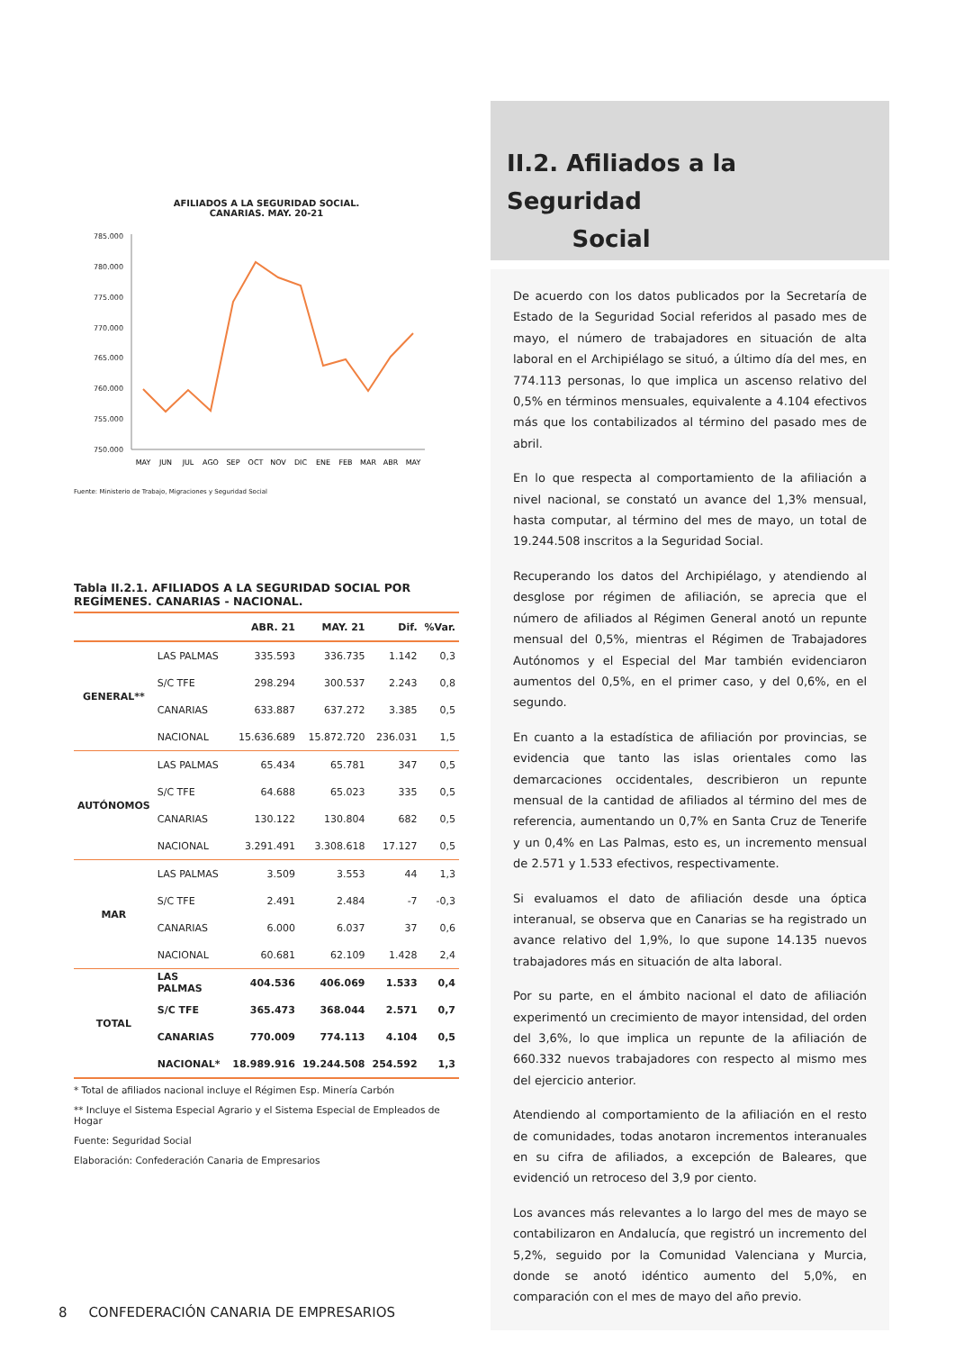AFILIADOS A LA SEGURIDAD SOCIAL.
CANARIAS. MAY. 20-21
785.000
780.000
775.000
770.000
765.000
760.000
755.000
750.000
MAY
JUN
JUL
AGO
SEP
OCT
NOV
DIC
ENE
FEB
MAR
ABR
MAY
Fuente: Ministerio de Trabajo, Migraciones y Seguridad Social
Tabla II.2.1. AFILIADOS A LA SEGURIDAD SOCIAL POR REGÍMENES. CANARIAS - NACIONAL.
| | | ABR. 21 | MAY. 21 | Dif. | %Var. |
| --- | --- | --- | --- | --- | --- |
| GENERAL** | LAS PALMAS | 335.593 | 336.735 | 1.142 | 0,3 |
| | S/C TFE | 298.294 | 300.537 | 2.243 | 0,8 |
| | CANARIAS | 633.887 | 637.272 | 3.385 | 0,5 |
| | NACIONAL | 15.636.689 | 15.872.720 | 236.031 | 1,5 |
| AUTÓNOMOS | LAS PALMAS | 65.434 | 65.781 | 347 | 0,5 |
| | S/C TFE | 64.688 | 65.023 | 335 | 0,5 |
| | CANARIAS | 130.122 | 130.804 | 682 | 0,5 |
| | NACIONAL | 3.291.491 | 3.308.618 | 17.127 | 0,5 |
| MAR | LAS PALMAS | 3.509 | 3.553 | 44 | 1,3 |
| | S/C TFE | 2.491 | 2.484 | -7 | -0,3 |
| | CANARIAS | 6.000 | 6.037 | 37 | 0,6 |
| | NACIONAL | 60.681 | 62.109 | 1.428 | 2,4 |
| TOTAL | LAS PALMAS | 404.536 | 406.069 | 1.533 | 0,4 |
| | S/C TFE | 365.473 | 368.044 | 2.571 | 0,7 |
| | CANARIAS | 770.009 | 774.113 | 4.104 | 0,5 |
| | NACIONAL* | 18.989.916 | 19.244.508 | 254.592 | 1,3 |
* Total de afiliados nacional incluye el Régimen Esp. Minería Carbón
** Incluye el Sistema Especial Agrario y el Sistema Especial de Empleados de Hogar
Fuente: Seguridad Social
Elaboración: Confederación Canaria de Empresarios
II.2. Afiliados a la Seguridad
Social
De acuerdo con los datos publicados por la Secretaría de Estado de la Seguridad Social referidos al pasado mes de mayo, el número de trabajadores en situación de alta laboral en el Archipiélago se situó, a último día del mes, en 774.113 personas, lo que implica un ascenso relativo del 0,5% en términos mensuales, equivalente a 4.104 efectivos más que los contabilizados al término del pasado mes de abril.
En lo que respecta al comportamiento de la afiliación a nivel nacional, se constató un avance del 1,3% mensual, hasta computar, al término del mes de mayo, un total de 19.244.508 inscritos a la Seguridad Social.
Recuperando los datos del Archipiélago, y atendiendo al desglose por régimen de afiliación, se aprecia que el número de afiliados al Régimen General anotó un repunte mensual del 0,5%, mientras el Régimen de Trabajadores Autónomos y el Especial del Mar también evidenciaron aumentos del 0,5%, en el primer caso, y del 0,6%, en el segundo.
En cuanto a la estadística de afiliación por provincias, se evidencia que tanto las islas orientales como las demarcaciones occidentales, describieron un repunte mensual de la cantidad de afiliados al término del mes de referencia, aumentando un 0,7% en Santa Cruz de Tenerife y un 0,4% en Las Palmas, esto es, un incremento mensual de 2.571 y 1.533 efectivos, respectivamente.
Si evaluamos el dato de afiliación desde una óptica interanual, se observa que en Canarias se ha registrado un avance relativo del 1,9%, lo que supone 14.135 nuevos trabajadores más en situación de alta laboral.
Por su parte, en el ámbito nacional el dato de afiliación experimentó un crecimiento de mayor intensidad, del orden del 3,6%, lo que implica un repunte de la afiliación de 660.332 nuevos trabajadores con respecto al mismo mes del ejercicio anterior.
Atendiendo al comportamiento de la afiliación en el resto de comunidades, todas anotaron incrementos interanuales en su cifra de afiliados, a excepción de Baleares, que evidenció un retroceso del 3,9 por ciento.
Los avances más relevantes a lo largo del mes de mayo se contabilizaron en Andalucía, que registró un incremento del 5,2%, seguido por la Comunidad Valenciana y Murcia, donde se anotó idéntico aumento del 5,0%, en comparación con el mes de mayo del año previo.
8 CONFEDERACIÓN CANARIA DE EMPRESARIOS